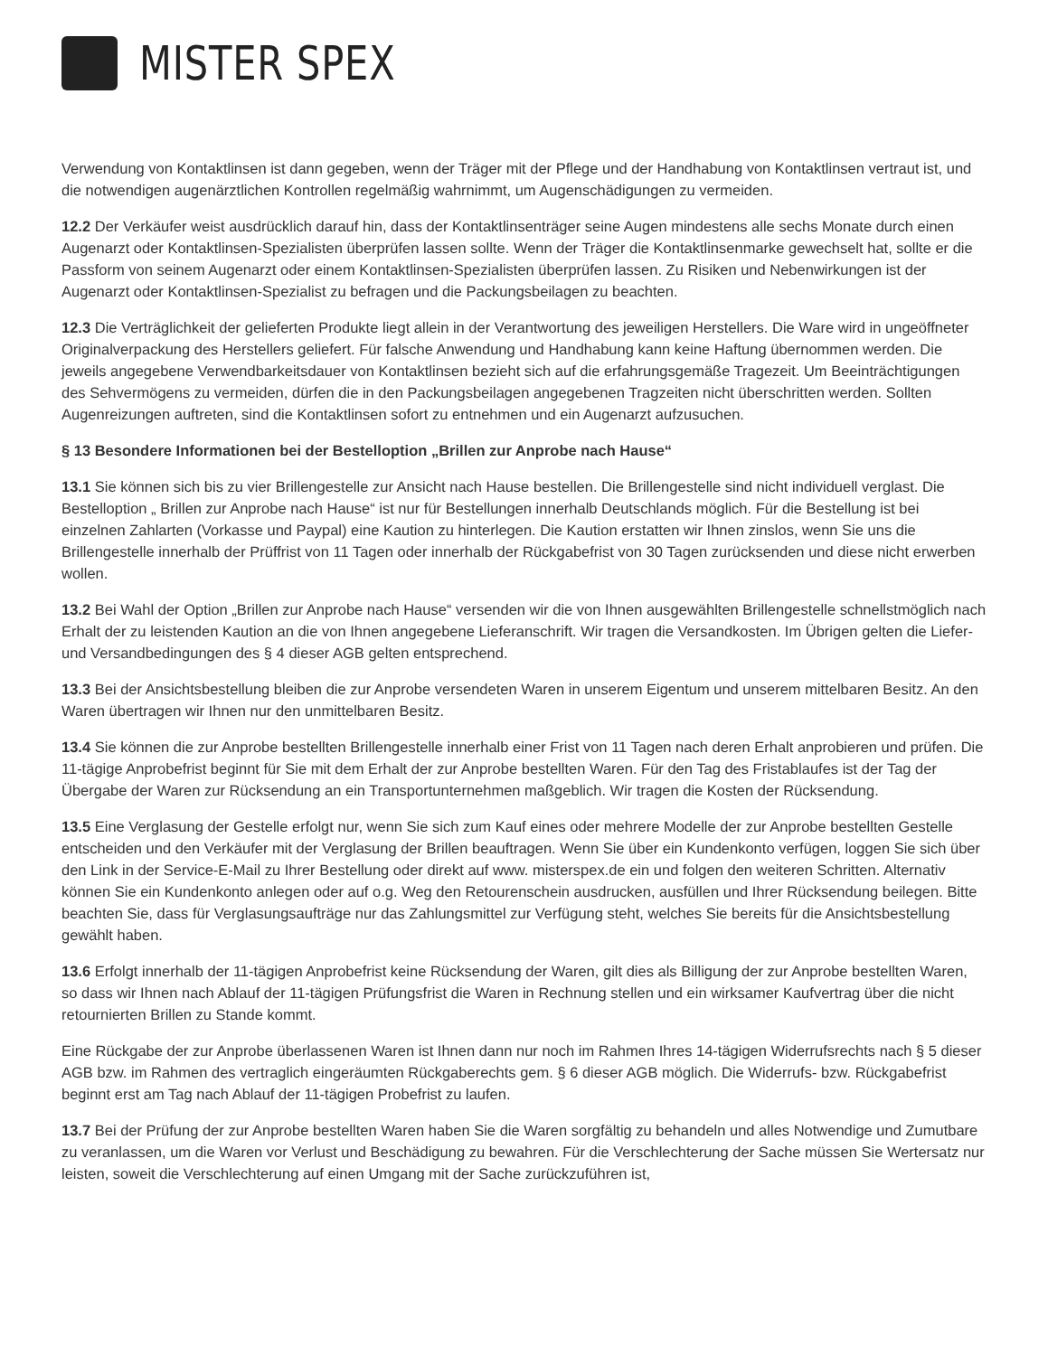MISTER SPEX
Verwendung von Kontaktlinsen ist dann gegeben, wenn der Träger mit der Pflege und der Handhabung von Kontaktlinsen vertraut ist, und die notwendigen augenärztlichen Kontrollen regelmäßig wahrnimmt, um Augenschädigungen zu vermeiden.
12.2 Der Verkäufer weist ausdrücklich darauf hin, dass der Kontaktlinsenträger seine Augen mindestens alle sechs Monate durch einen Augenarzt oder Kontaktlinsen-Spezialisten überprüfen lassen sollte. Wenn der Träger die Kontaktlinsenmarke gewechselt hat, sollte er die Passform von seinem Augenarzt oder einem Kontaktlinsen-Spezialisten überprüfen lassen. Zu Risiken und Nebenwirkungen ist der Augenarzt oder Kontaktlinsen-Spezialist zu befragen und die Packungsbeilagen zu beachten.
12.3 Die Verträglichkeit der gelieferten Produkte liegt allein in der Verantwortung des jeweiligen Herstellers. Die Ware wird in ungeöffneter Originalverpackung des Herstellers geliefert. Für falsche Anwendung und Handhabung kann keine Haftung übernommen werden. Die jeweils angegebene Verwendbarkeitsdauer von Kontaktlinsen bezieht sich auf die erfahrungsgemäße Tragezeit. Um Beeinträchtigungen des Sehvermögens zu vermeiden, dürfen die in den Packungsbeilagen angegebenen Tragzeiten nicht überschritten werden. Sollten Augenreizungen auftreten, sind die Kontaktlinsen sofort zu entnehmen und ein Augenarzt aufzusuchen.
§ 13 Besondere Informationen bei der Bestelloption „Brillen zur Anprobe nach Hause“
13.1 Sie können sich bis zu vier Brillengestelle zur Ansicht nach Hause bestellen. Die Brillengestelle sind nicht individuell verglast. Die Bestelloption „ Brillen zur Anprobe nach Hause“ ist nur für Bestellungen innerhalb Deutschlands möglich. Für die Bestellung ist bei einzelnen Zahlarten (Vorkasse und Paypal) eine Kaution zu hinterlegen. Die Kaution erstatten wir Ihnen zinslos, wenn Sie uns die Brillengestelle innerhalb der Prüffrist von 11 Tagen oder innerhalb der Rückgabefrist von 30 Tagen zurücksenden und diese nicht erwerben wollen.
13.2 Bei Wahl der Option „Brillen zur Anprobe nach Hause“ versenden wir die von Ihnen ausgewählten Brillengestelle schnellstmöglich nach Erhalt der zu leistenden Kaution an die von Ihnen angegebene Lieferanschrift. Wir tragen die Versandkosten. Im Übrigen gelten die Liefer- und Versandbedingungen des § 4 dieser AGB gelten entsprechend.
13.3 Bei der Ansichtsbestellung bleiben die zur Anprobe versendeten Waren in unserem Eigentum und unserem mittelbaren Besitz. An den Waren übertragen wir Ihnen nur den unmittelbaren Besitz.
13.4 Sie können die zur Anprobe bestellten Brillengestelle innerhalb einer Frist von 11 Tagen nach deren Erhalt anprobieren und prüfen. Die 11-tägige Anprobefrist beginnt für Sie mit dem Erhalt der zur Anprobe bestellten Waren. Für den Tag des Fristablaufes ist der Tag der Übergabe der Waren zur Rücksendung an ein Transportunternehmen maßgeblich. Wir tragen die Kosten der Rücksendung.
13.5 Eine Verglasung der Gestelle erfolgt nur, wenn Sie sich zum Kauf eines oder mehrere Modelle der zur Anprobe bestellten Gestelle entscheiden und den Verkäufer mit der Verglasung der Brillen beauftragen. Wenn Sie über ein Kundenkonto verfügen, loggen Sie sich über den Link in der Service-E-Mail zu Ihrer Bestellung oder direkt auf www. misterspex.de ein und folgen den weiteren Schritten. Alternativ können Sie ein Kundenkonto anlegen oder auf o.g. Weg den Retourenschein ausdrucken, ausfüllen und Ihrer Rücksendung beilegen. Bitte beachten Sie, dass für Verglasungsaufträge nur das Zahlungsmittel zur Verfügung steht, welches Sie bereits für die Ansichtsbestellung gewählt haben.
13.6 Erfolgt innerhalb der 11-tägigen Anprobefrist keine Rücksendung der Waren, gilt dies als Billigung der zur Anprobe bestellten Waren, so dass wir Ihnen nach Ablauf der 11-tägigen Prüfungsfrist die Waren in Rechnung stellen und ein wirksamer Kaufvertrag über die nicht retournierten Brillen zu Stande kommt.
Eine Rückgabe der zur Anprobe überlassenen Waren ist Ihnen dann nur noch im Rahmen Ihres 14-tägigen Widerrufsrechts nach § 5 dieser AGB bzw. im Rahmen des vertraglich eingeräumten Rückgaberechts gem. § 6 dieser AGB möglich. Die Widerrufs- bzw. Rückgabefrist beginnt erst am Tag nach Ablauf der 11-tägigen Probefrist zu laufen.
13.7 Bei der Prüfung der zur Anprobe bestellten Waren haben Sie die Waren sorgfältig zu behandeln und alles Notwendige und Zumutbare zu veranlassen, um die Waren vor Verlust und Beschädigung zu bewahren. Für die Verschlechterung der Sache müssen Sie Wertersatz nur leisten, soweit die Verschlechterung auf einen Umgang mit der Sache zurückzuführen ist,